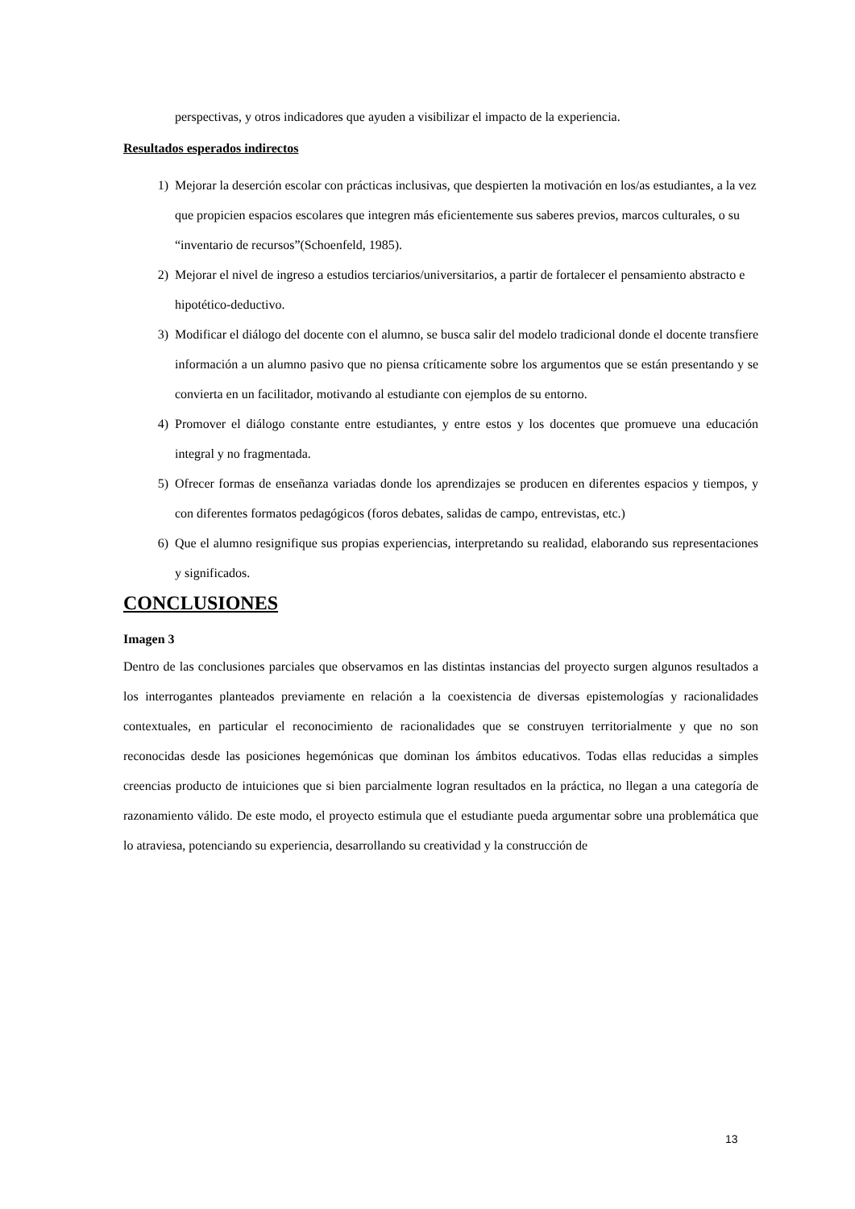perspectivas, y otros indicadores que ayuden a visibilizar el impacto de la experiencia.
Resultados esperados indirectos
1) Mejorar la deserción escolar con prácticas inclusivas, que despierten la motivación en los/as estudiantes, a la vez que propicien espacios escolares que integren más eficientemente sus saberes previos, marcos culturales, o su “inventario de recursos”(Schoenfeld, 1985).
2) Mejorar el nivel de ingreso a estudios terciarios/universitarios, a partir de fortalecer el pensamiento abstracto e hipotético-deductivo.
3) Modificar el diálogo del docente con el alumno, se busca salir del modelo tradicional donde el docente transfiere información a un alumno pasivo que no piensa críticamente sobre los argumentos que se están presentando y se convierta en un facilitador, motivando al estudiante con ejemplos de su entorno.
4) Promover el diálogo constante entre estudiantes, y entre estos y los docentes que promueve una educación integral y no fragmentada.
5) Ofrecer formas de enseñanza variadas donde los aprendizajes se producen en diferentes espacios y tiempos, y con diferentes formatos pedagógicos (foros debates, salidas de campo, entrevistas, etc.)
6) Que el alumno resignifique sus propias experiencias, interpretando su realidad, elaborando sus representaciones y significados.
CONCLUSIONES
Imagen 3
Dentro de las conclusiones parciales que observamos en las distintas instancias del proyecto surgen algunos resultados a los interrogantes planteados previamente en relación a la coexistencia de diversas epistemologías y racionalidades contextuales, en particular el reconocimiento de racionalidades que se construyen territorialmente y que no son reconocidas desde las posiciones hegemónicas que dominan los ámbitos educativos. Todas ellas reducidas a simples creencias producto de intuiciones que si bien parcialmente logran resultados en la práctica, no llegan a una categoría de razonamiento válido. De este modo, el proyecto estimula que el estudiante pueda argumentar sobre una problemática que lo atraviesa, potenciando su experiencia, desarrollando su creatividad y la construcción de
13